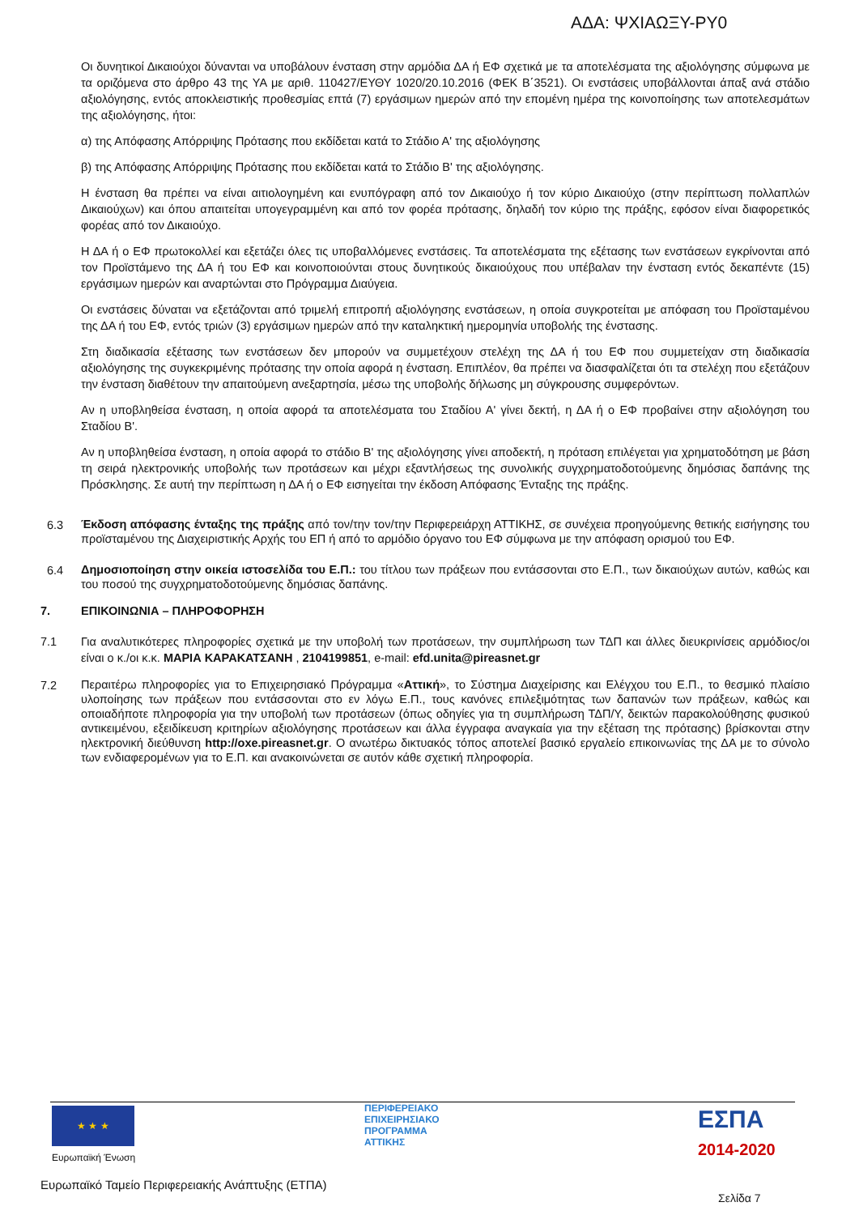ΑΔΑ: ΨΧΙΑΩΞΥ-ΡΥ0
Οι δυνητικοί Δικαιούχοι δύνανται να υποβάλουν ένσταση στην αρμόδια ΔΑ ή ΕΦ σχετικά με τα αποτελέσματα της αξιολόγησης σύμφωνα με τα οριζόμενα στο άρθρο 43 της ΥΑ με αριθ. 110427/ΕΥΘΥ 1020/20.10.2016 (ΦΕΚ Β΄3521). Οι ενστάσεις υποβάλλονται άπαξ ανά στάδιο αξιολόγησης, εντός αποκλειστικής προθεσμίας επτά (7) εργάσιμων ημερών από την επομένη ημέρα της κοινοποίησης των αποτελεσμάτων της αξιολόγησης, ήτοι:
α) της Απόφασης Απόρριψης Πρότασης που εκδίδεται κατά το Στάδιο Α' της αξιολόγησης
β) της Απόφασης Απόρριψης Πρότασης που εκδίδεται κατά το Στάδιο Β' της αξιολόγησης.
Η ένσταση θα πρέπει να είναι αιτιολογημένη και ενυπόγραφη από τον Δικαιούχο ή τον κύριο Δικαιούχο (στην περίπτωση πολλαπλών Δικαιούχων) και όπου απαιτείται υπογεγραμμένη και από τον φορέα πρότασης, δηλαδή τον κύριο της πράξης, εφόσον είναι διαφορετικός φορέας από τον Δικαιούχο.
Η ΔΑ ή ο ΕΦ πρωτοκολλεί και εξετάζει όλες τις υποβαλλόμενες ενστάσεις. Τα αποτελέσματα της εξέτασης των ενστάσεων εγκρίνονται από τον Προϊστάμενο της ΔΑ ή του ΕΦ και κοινοποιούνται στους δυνητικούς δικαιούχους που υπέβαλαν την ένσταση εντός δεκαπέντε (15) εργάσιμων ημερών και αναρτώνται στο Πρόγραμμα Διαύγεια.
Οι ενστάσεις δύναται να εξετάζονται από τριμελή επιτροπή αξιολόγησης ενστάσεων, η οποία συγκροτείται με απόφαση του Προϊσταμένου της ΔΑ ή του ΕΦ, εντός τριών (3) εργάσιμων ημερών από την καταληκτική ημερομηνία υποβολής της ένστασης.
Στη διαδικασία εξέτασης των ενστάσεων δεν μπορούν να συμμετέχουν στελέχη της ΔΑ ή του ΕΦ που συμμετείχαν στη διαδικασία αξιολόγησης της συγκεκριμένης πρότασης την οποία αφορά η ένσταση. Επιπλέον, θα πρέπει να διασφαλίζεται ότι τα στελέχη που εξετάζουν την ένσταση διαθέτουν την απαιτούμενη ανεξαρτησία, μέσω της υποβολής δήλωσης μη σύγκρουσης συμφερόντων.
Αν η υποβληθείσα ένσταση, η οποία αφορά τα αποτελέσματα του Σταδίου Α' γίνει δεκτή, η ΔΑ ή ο ΕΦ προβαίνει στην αξιολόγηση του Σταδίου Β'.
Αν η υποβληθείσα ένσταση, η οποία αφορά το στάδιο Β' της αξιολόγησης γίνει αποδεκτή, η πρόταση επιλέγεται για χρηματοδότηση με βάση τη σειρά ηλεκτρονικής υποβολής των προτάσεων και μέχρι εξαντλήσεως της συνολικής συγχρηματοδοτούμενης δημόσιας δαπάνης της Πρόσκλησης. Σε αυτή την περίπτωση η ΔΑ ή ο ΕΦ εισηγείται την έκδοση Απόφασης Ένταξης της πράξης.
6.3
Έκδοση απόφασης ένταξης της πράξης από τον/την τον/την Περιφερειάρχη ΑΤΤΙΚΗΣ, σε συνέχεια προηγούμενης θετικής εισήγησης του προϊσταμένου της Διαχειριστικής Αρχής του ΕΠ ή από το αρμόδιο όργανο του ΕΦ σύμφωνα με την απόφαση ορισμού του ΕΦ.
6.4
Δημοσιοποίηση στην οικεία ιστοσελίδα του Ε.Π.: του τίτλου των πράξεων που εντάσσονται στο Ε.Π., των δικαιούχων αυτών, καθώς και του ποσού της συγχρηματοδοτούμενης δημόσιας δαπάνης.
7. ΕΠΙΚΟΙΝΩΝΙΑ – ΠΛΗΡΟΦΟΡΗΣΗ
7.1 Για αναλυτικότερες πληροφορίες σχετικά με την υποβολή των προτάσεων, την συμπλήρωση των ΤΔΠ και άλλες διευκρινίσεις αρμόδιος/οι είναι ο κ./οι κ.κ. ΜΑΡΙΑ ΚΑΡΑΚΑΤΣΑΝΗ , 2104199851, e-mail: efd.unita@pireasnet.gr
7.2
Περαιτέρω πληροφορίες για το Επιχειρησιακό Πρόγραμμα «Αττική», το Σύστημα Διαχείρισης και Ελέγχου του Ε.Π., το θεσμικό πλαίσιο υλοποίησης των πράξεων που εντάσσονται στο εν λόγω Ε.Π., τους κανόνες επιλεξιμότητας των δαπανών των πράξεων, καθώς και οποιαδήποτε πληροφορία για την υποβολή των προτάσεων (όπως οδηγίες για τη συμπλήρωση ΤΔΠ/Υ, δεικτών παρακολούθησης φυσικού αντικειμένου, εξειδίκευση κριτηρίων αξιολόγησης προτάσεων και άλλα έγγραφα αναγκαία για την εξέταση της πρότασης) βρίσκονται στην ηλεκτρονική διεύθυνση http://oxe.pireasnet.gr. Ο ανωτέρω δικτυακός τόπος αποτελεί βασικό εργαλείο επικοινωνίας της ΔΑ με το σύνολο των ενδιαφερομένων για το Ε.Π. και ανακοινώνεται σε αυτόν κάθε σχετική πληροφορία.
★ ★ ★
Ευρωπαϊκή Ένωση
ΠΕΡΙΦΕΡΕΙΑΚΟ
ΕΠΙΧΕΙΡΗΣΙΑΚΟ
ΠΡΟΓΡΑΜΜΑ
ΑΤΤΙΚΗΣ
ΕΣΠΑ
2014-2020
Ευρωπαϊκό Ταμείο Περιφερειακής Ανάπτυξης (ΕΤΠΑ)
Σελίδα 7